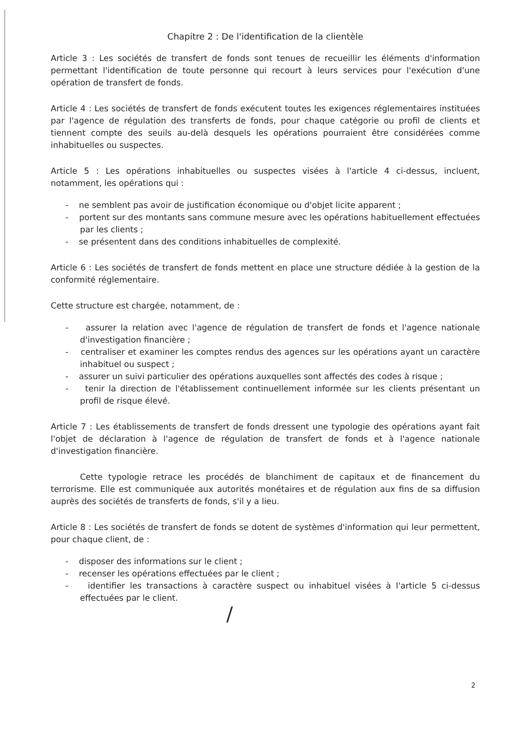Chapitre 2 : De l'identification de la clientèle
Article 3 : Les sociétés de transfert de fonds sont tenues de recueillir les éléments d'information permettant l'identification de toute personne qui recourt à leurs services pour l'exécution d'une opération de transfert de fonds.
Article 4 : Les sociétés de transfert de fonds exécutent toutes les exigences réglementaires instituées par l'agence de régulation des transferts de fonds, pour chaque catégorie ou profil de clients et tiennent compte des seuils au-delà desquels les opérations pourraient être considérées comme inhabituelles ou suspectes.
Article 5 : Les opérations inhabituelles ou suspectes visées à l'article 4 ci-dessus, incluent, notamment, les opérations qui :
- ne semblent pas avoir de justification économique ou d'objet licite apparent ;
- portent sur des montants sans commune mesure avec les opérations habituellement effectuées par les clients ;
- se présentent dans des conditions inhabituelles de complexité.
Article 6 : Les sociétés de transfert de fonds mettent en place une structure dédiée à la gestion de la conformité réglementaire.
Cette structure est chargée, notamment, de :
- assurer la relation avec l'agence de régulation de transfert de fonds et l'agence nationale d'investigation financière ;
- centraliser et examiner les comptes rendus des agences sur les opérations ayant un caractère inhabituel ou suspect ;
- assurer un suivi particulier des opérations auxquelles sont affectés des codes à risque ;
- tenir la direction de l'établissement continuellement informée sur les clients présentant un profil de risque élevé.
Article 7 : Les établissements de transfert de fonds dressent une typologie des opérations ayant fait l'objet de déclaration à l'agence de régulation de transfert de fonds et à l'agence nationale d'investigation financière.
Cette typologie retrace les procédés de blanchiment de capitaux et de financement du terrorisme. Elle est communiquée aux autorités monétaires et de régulation aux fins de sa diffusion auprès des sociétés de transferts de fonds, s'il y a lieu.
Article 8 : Les sociétés de transfert de fonds se dotent de systèmes d'information qui leur permettent, pour chaque client, de :
- disposer des informations sur le client ;
- recenser les opérations effectuées par le client ;
- identifier les transactions à caractère suspect ou inhabituel visées à l'article 5 ci-dessus effectuées par le client.
/
2